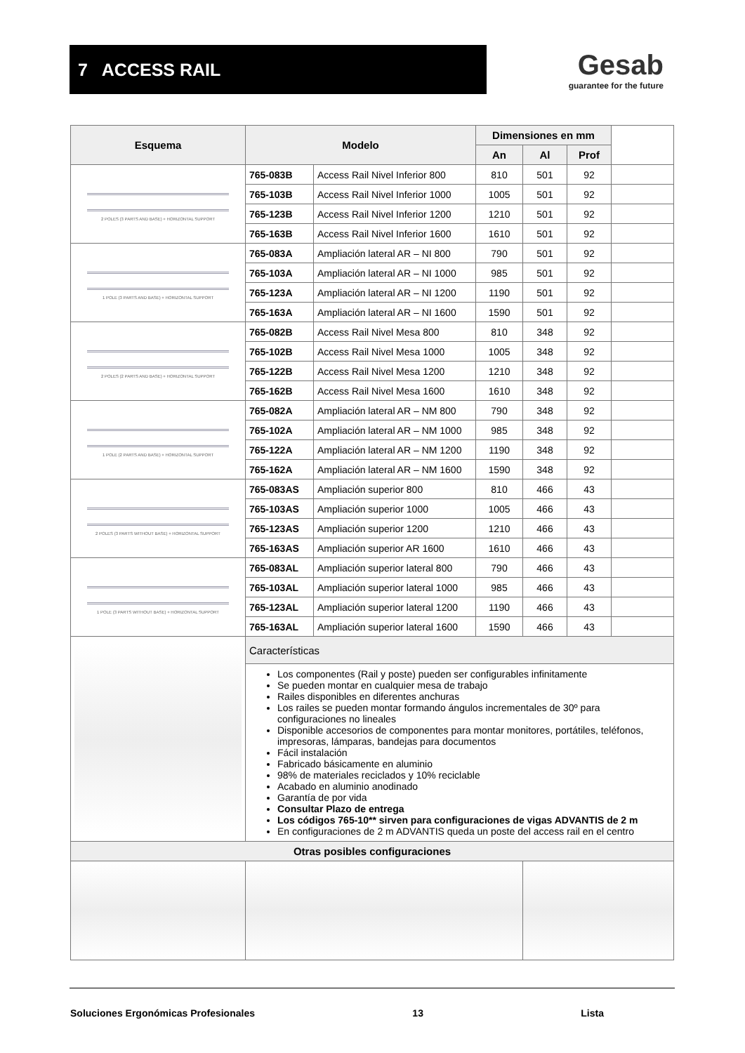7 ACCESS RAIL
Gesab
guarantee for the future
| Esquema | Modelo | | Dimensiones en mm | | | |
| --- | --- | --- | --- | --- | --- | --- |
| | | | An | Al | Prof | |
| 2 POLES (3 PARTS AND BASE) + HORIZONTAL SUPPORT | 765-083B | Access Rail Nivel Inferior 800 | 810 | 501 | 92 | |
| | 765-103B | Access Rail Nivel Inferior 1000 | 1005 | 501 | 92 | |
| | 765-123B | Access Rail Nivel Inferior 1200 | 1210 | 501 | 92 | |
| | 765-163B | Access Rail Nivel Inferior 1600 | 1610 | 501 | 92 | |
| 1 POLE (3 PARTS AND BASE) + HORIZONTAL SUPPORT | 765-083A | Ampliación lateral AR – NI 800 | 790 | 501 | 92 | |
| | 765-103A | Ampliación lateral AR – NI 1000 | 985 | 501 | 92 | |
| | 765-123A | Ampliación lateral AR – NI 1200 | 1190 | 501 | 92 | |
| | 765-163A | Ampliación lateral AR – NI 1600 | 1590 | 501 | 92 | |
| 2 POLES (2 PARTS AND BASE) + HORIZONTAL SUPPORT | 765-082B | Access Rail Nivel Mesa 800 | 810 | 348 | 92 | |
| | 765-102B | Access Rail Nivel Mesa 1000 | 1005 | 348 | 92 | |
| | 765-122B | Access Rail Nivel Mesa 1200 | 1210 | 348 | 92 | |
| | 765-162B | Access Rail Nivel Mesa 1600 | 1610 | 348 | 92 | |
| 1 POLE (2 PARTS AND BASE) + HORIZONTAL SUPPORT | 765-082A | Ampliación lateral AR – NM 800 | 790 | 348 | 92 | |
| | 765-102A | Ampliación lateral AR – NM 1000 | 985 | 348 | 92 | |
| | 765-122A | Ampliación lateral AR – NM 1200 | 1190 | 348 | 92 | |
| | 765-162A | Ampliación lateral AR – NM 1600 | 1590 | 348 | 92 | |
| 2 POLES (3 PARTS WITHOUT BASE) + HORIZONTAL SUPPORT | 765-083AS | Ampliación superior 800 | 810 | 466 | 43 | |
| | 765-103AS | Ampliación superior 1000 | 1005 | 466 | 43 | |
| | 765-123AS | Ampliación superior 1200 | 1210 | 466 | 43 | |
| | 765-163AS | Ampliación superior AR 1600 | 1610 | 466 | 43 | |
| 1 POLE (3 PARTS WITHOUT BASE) + HORIZONTAL SUPPORT | 765-083AL | Ampliación superior lateral 800 | 790 | 466 | 43 | |
| | 765-103AL | Ampliación superior lateral 1000 | 985 | 466 | 43 | |
| | 765-123AL | Ampliación superior lateral 1200 | 1190 | 466 | 43 | |
| | 765-163AL | Ampliación superior lateral 1600 | 1590 | 466 | 43 | |
| | Características | | | | | |
| | Los componentes (Rail y poste) pueden ser configurables infinitamente Se pueden montar en cualquier mesa de trabajo Railes disponibles en diferentes anchuras Los railes se pueden montar formando ángulos incrementales de 30º para configuraciones no lineales Disponible accesorios de componentes para montar monitores, portátiles, teléfonos, impresoras, lámparas, bandejas para documentos Fácil instalación Fabricado básicamente en aluminio 98% de materiales reciclados y 10% reciclable Acabado en aluminio anodinado Garantía de por vida Consultar Plazo de entrega Los códigos 765-10** sirven para configuraciones de vigas ADVANTIS de 2 m En configuraciones de 2 m ADVANTIS queda un poste del access rail en el centro | | | | | |
| Otras posibles configuraciones | | | | | | |
Soluciones Ergonómicas Profesionales 13 Lista